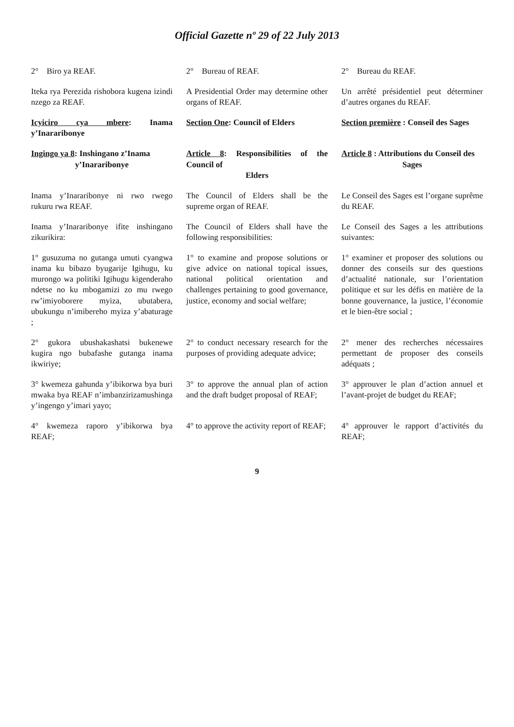Official Gazette nº 29 of 22 July 2013
| 2° Biro ya REAF. | 2° Bureau of REAF. | 2° Bureau du REAF. |
| Iteka rya Perezida rishobora kugena izindi nzego za REAF. | A Presidential Order may determine other organs of REAF. | Un arrêté présidentiel peut déterminer d’autres organes du REAF. |
| Icyiciro cya mbere : Inama y’Inararibonye | Section One : Council of Elders | Section première : Conseil des Sages |
| Ingingo ya 8 : Inshingano z’Inama y’Inararibonye | Article 8 : Responsibilities of the Council of Elders | Article 8 : Attributions du Conseil des Sages |
| Inama y’Inararibonye ni rwo rwego rukuru rwa REAF. | The Council of Elders shall be the supreme organ of REAF. | Le Conseil des Sages est l’organe suprême du REAF. |
| Inama y’Inararibonye ifite inshingano zikurikira: | The Council of Elders shall have the following responsibilities: | Le Conseil des Sages a les attributions suivantes: |
| 1° gusuzuma no gutanga umuti cyangwa inama ku bibazo byugarije Igihugu, ku murongo wa politiki Igihugu kigenderaho ndetse no ku mbogamizi zo mu rwego rw’imiyoborere myiza, ubutabera, ubukungu n’imibereho myiza y’abaturage ; | 1° to examine and propose solutions or give advice on national topical issues, national political orientation and challenges pertaining to good governance, justice, economy and social welfare; | 1° examiner et proposer des solutions ou donner des conseils sur des questions d’actualité nationale, sur l’orientation politique et sur les défis en matière de la bonne gouvernance, la justice, l’économie et le bien-être social ; |
| 2° gukora ubushakashatsi bukenewe kugira ngo bubafashe gutanga inama ikwiriye; | 2° to conduct necessary research for the purposes of providing adequate advice; | 2° mener des recherches nécessaires permettant de proposer des conseils adéquats ; |
| 3° kwemeza gahunda y’ibikorwa bya buri mwaka bya REAF n’imbanzirizamushinga y’ingengo y’imari yayo; | 3° to approve the annual plan of action and the draft budget proposal of REAF; | 3° approuver le plan d’action annuel et l’avant-projet de budget du REAF; |
| 4° kwemeza raporo y’ibikorwa bya REAF; | 4° to approve the activity report of REAF; | 4° approuver le rapport d’activités du REAF; |
9